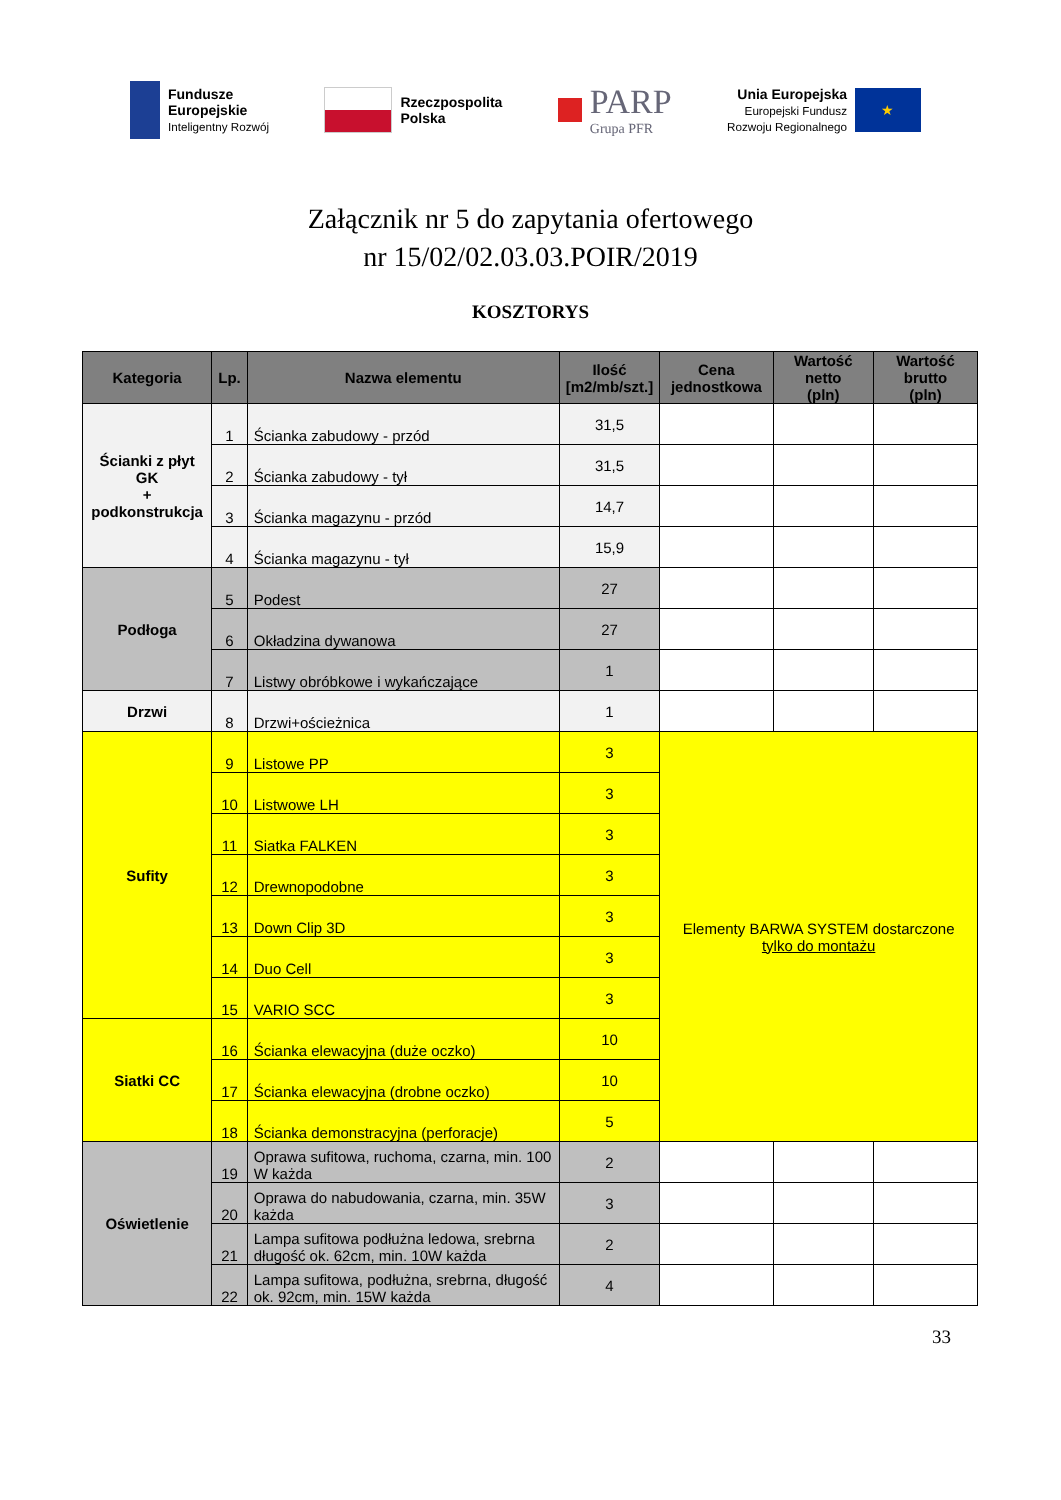Fundusze
Europejskie
Inteligentny Rozwój
Rzeczpospolita
Polska
PARP
Grupa PFR
Unia Europejska
Europejski Fundusz
Rozwoju Regionalnego
★
Załącznik nr 5 do zapytania ofertowego
nr 15/02/02.03.03.POIR/2019
KOSZTORYS
| Kategoria | Lp. | Nazwa elementu | Ilość [m2/mb/szt.] | Cena jednostkowa | Wartość netto (pln) | Wartość brutto (pln) |
| --- | --- | --- | --- | --- | --- | --- |
| Ścianki z płyt GK + podkonstrukcja | 1 | Ścianka zabudowy - przód | 31,5 | | | |
| | 2 | Ścianka zabudowy - tył | 31,5 | | | |
| | 3 | Ścianka magazynu - przód | 14,7 | | | |
| | 4 | Ścianka magazynu - tył | 15,9 | | | |
| Podłoga | 5 | Podest | 27 | | | |
| | 6 | Okładzina dywanowa | 27 | | | |
| | 7 | Listwy obróbkowe i wykańczające | 1 | | | |
| Drzwi | 8 | Drzwi+ościeżnica | 1 | | | |
| Sufity | 9 | Listowe PP | 3 | Elementy BARWA SYSTEM dostarczone tylko do montażu | | |
| | 10 | Listwowe LH | 3 | | | |
| | 11 | Siatka FALKEN | 3 | | | |
| | 12 | Drewnopodobne | 3 | | | |
| | 13 | Down Clip 3D | 3 | | | |
| | 14 | Duo Cell | 3 | | | |
| | 15 | VARIO SCC | 3 | | | |
| Siatki CC | 16 | Ścianka elewacyjna (duże oczko) | 10 | | | |
| | 17 | Ścianka elewacyjna (drobne oczko) | 10 | | | |
| | 18 | Ścianka demonstracyjna (perforacje) | 5 | | | |
| Oświetlenie | 19 | Oprawa sufitowa, ruchoma, czarna, min. 100 W każda | 2 | | | |
| | 20 | Oprawa do nabudowania, czarna, min. 35W każda | 3 | | | |
| | 21 | Lampa sufitowa podłużna ledowa, srebrna długość ok. 62cm, min. 10W każda | 2 | | | |
| | 22 | Lampa sufitowa, podłużna, srebrna, długość ok. 92cm, min. 15W każda | 4 | | | |
33